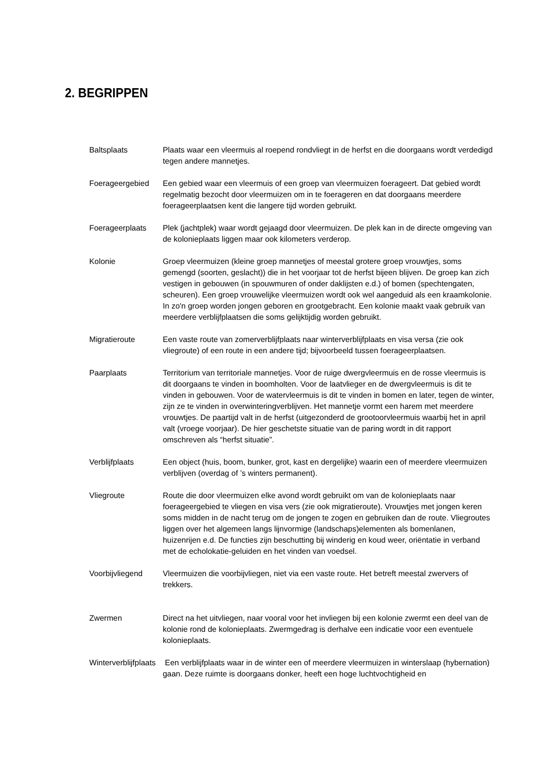2. BEGRIPPEN
Baltsplaats Plaats waar een vleermuis al roepend rondvliegt in de herfst en die doorgaans wordt verdedigd tegen andere mannetjes.
Foerageergebied Een gebied waar een vleermuis of een groep van vleermuizen foerageert. Dat gebied wordt regelmatig bezocht door vleermuizen om in te foerageren en dat doorgaans meerdere foerageerplaatsen kent die langere tijd worden gebruikt.
Foerageerplaats Plek (jachtplek) waar wordt gejaagd door vleermuizen. De plek kan in de directe omgeving van de kolonieplaats liggen maar ook kilometers verderop.
Kolonie Groep vleermuizen (kleine groep mannetjes of meestal grotere groep vrouwtjes, soms gemengd (soorten, geslacht)) die in het voorjaar tot de herfst bijeen blijven. De groep kan zich vestigen in gebouwen (in spouwmuren of onder daklijsten e.d.) of bomen (spechtengaten, scheuren). Een groep vrouwelijke vleermuizen wordt ook wel aangeduid als een kraamkolonie. In zo'n groep worden jongen geboren en grootgebracht. Een kolonie maakt vaak gebruik van meerdere verblijfplaatsen die soms gelijktijdig worden gebruikt.
Migratieroute Een vaste route van zomerverblijfplaats naar winterverblijfplaats en visa versa (zie ook vliegroute) of een route in een andere tijd; bijvoorbeeld tussen foerageerplaatsen.
Paarplaats Territorium van territoriale mannetjes. Voor de ruige dwergvleermuis en de rosse vleermuis is dit doorgaans te vinden in boomholten. Voor de laatvlieger en de dwergvleermuis is dit te vinden in gebouwen. Voor de watervleermuis is dit te vinden in bomen en later, tegen de winter, zijn ze te vinden in overwinteringverblijven. Het mannetje vormt een harem met meerdere vrouwtjes. De paartijd valt in de herfst (uitgezonderd de grootoorvleermuis waarbij het in april valt (vroege voorjaar). De hier geschetste situatie van de paring wordt in dit rapport omschreven als “herfst situatie”.
Verblijfplaats Een object (huis, boom, bunker, grot, kast en dergelijke) waarin een of meerdere vleermuizen verblijven (overdag of ’s winters permanent).
Vliegroute Route die door vleermuizen elke avond wordt gebruikt om van de kolonieplaats naar foerageergebied te vliegen en visa vers (zie ook migratieroute). Vrouwtjes met jongen keren soms midden in de nacht terug om de jongen te zogen en gebruiken dan de route. Vliegroutes liggen over het algemeen langs lijnvormige (landschaps)elementen als bomenlanen, huizenrijen e.d. De functies zijn beschutting bij winderig en koud weer, oriëntatie in verband met de echolokatie-geluiden en het vinden van voedsel.
Voorbijvliegend Vleermuizen die voorbijvliegen, niet via een vaste route. Het betreft meestal zwervers of trekkers.
Zwermen Direct na het uitvliegen, naar vooral voor het invliegen bij een kolonie zwermt een deel van de kolonie rond de kolonieplaats. Zwermgedrag is derhalve een indicatie voor een eventuele kolonieplaats.
Winterverblijfplaats Een verblijfplaats waar in de winter een of meerdere vleermuizen in winterslaap (hybernation) gaan. Deze ruimte is doorgaans donker, heeft een hoge luchtvochtigheid en